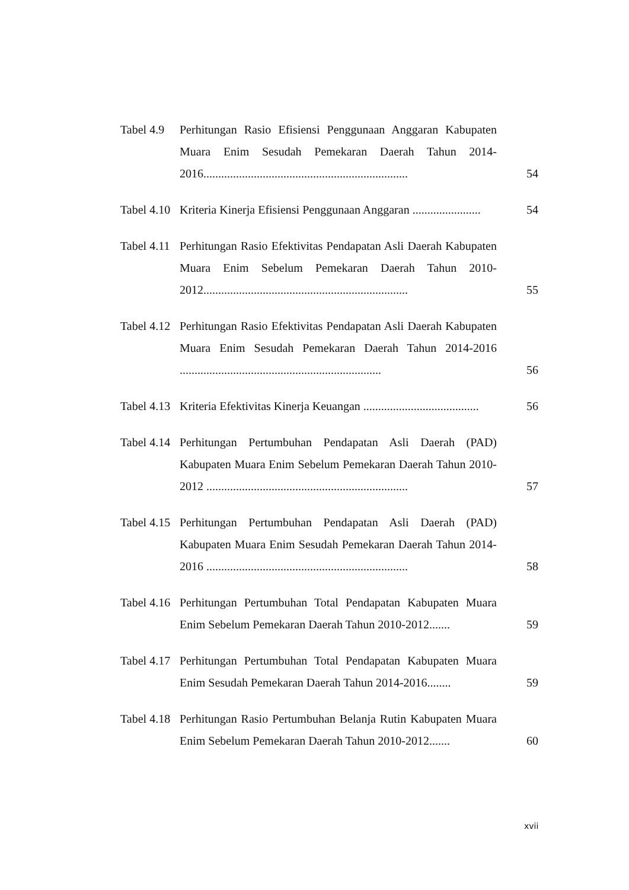Tabel 4.9
Perhitungan Rasio Efisiensi Penggunaan Anggaran Kabupaten Muara Enim Sesudah Pemekaran Daerah Tahun 2014-2016.....................................................................
54
Tabel 4.10
Kriteria Kinerja Efisiensi Penggunaan Anggaran .......................
54
Tabel 4.11
Perhitungan Rasio Efektivitas Pendapatan Asli Daerah Kabupaten Muara Enim Sebelum Pemekaran Daerah Tahun 2010-2012.....................................................................
55
Tabel 4.12
Perhitungan Rasio Efektivitas Pendapatan Asli Daerah Kabupaten Muara Enim Sesudah Pemekaran Daerah Tahun 2014-2016 ....................................................................
56
Tabel 4.13
Kriteria Efektivitas Kinerja Keuangan .......................................
56
Tabel 4.14
Perhitungan Pertumbuhan Pendapatan Asli Daerah (PAD) Kabupaten Muara Enim Sebelum Pemekaran Daerah Tahun 2010-2012 ....................................................................
57
Tabel 4.15
Perhitungan Pertumbuhan Pendapatan Asli Daerah (PAD) Kabupaten Muara Enim Sesudah Pemekaran Daerah Tahun 2014-2016 ....................................................................
58
Tabel 4.16
Perhitungan Pertumbuhan Total Pendapatan Kabupaten Muara Enim Sebelum Pemekaran Daerah Tahun 2010-2012.......
59
Tabel 4.17
Perhitungan Pertumbuhan Total Pendapatan Kabupaten Muara Enim Sesudah Pemekaran Daerah Tahun 2014-2016........
59
Tabel 4.18
Perhitungan Rasio Pertumbuhan Belanja Rutin Kabupaten Muara Enim Sebelum Pemekaran Daerah Tahun 2010-2012.......
60
xvii